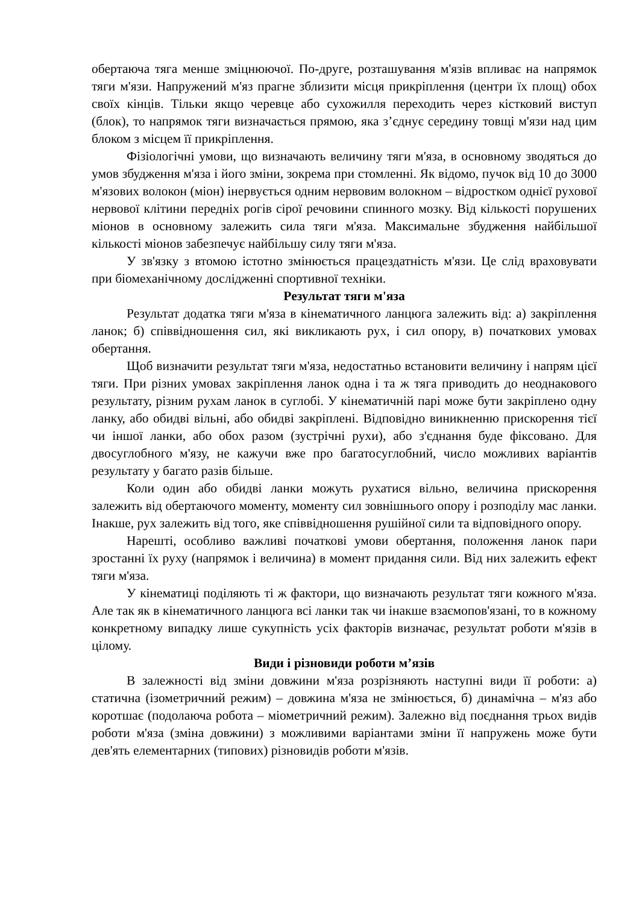обертаюча тяга менше зміцнюючої. По-друге, розташування м'язів впливає на напрямок тяги м'язи. Напружений м'яз прагне зблизити місця прикріплення (центри їх площ) обох своїх кінців. Тільки якщо черевце або сухожилля переходить через кістковий виступ (блок), то напрямок тяги визначається прямою, яка з’єднує середину товщі м'язи над цим блоком з місцем її прикріплення.
Фізіологічні умови, що визначають величину тяги м'яза, в основному зводяться до умов збудження м'яза і його зміни, зокрема при стомленні. Як відомо, пучок від 10 до 3000 м'язових волокон (міон) інервується одним нервовим волокном – відростком однієї рухової нервової клітини передніх рогів сірої речовини спинного мозку. Від кількості порушених міонов в основному залежить сила тяги м'яза. Максимальне збудження найбільшої кількості міонов забезпечує найбільшу силу тяги м'яза.
У зв'язку з втомою істотно змінюється працездатність м'язи. Це слід враховувати при біомеханічному дослідженні спортивної техніки.
Результат тяги м'яза
Результат додатка тяги м'яза в кінематичного ланцюга залежить від: а) закріплення ланок; б) співвідношення сил, які викликають рух, і сил опору, в) початкових умовах обертання.
Щоб визначити результат тяги м'яза, недостатньо встановити величину і напрям цієї тяги. При різних умовах закріплення ланок одна і та ж тяга приводить до неоднакового результату, різним рухам ланок в суглобі. У кінематичній парі може бути закріплено одну ланку, або обидві вільні, або обидві закріплені. Відповідно виникненню прискорення тієї чи іншої ланки, або обох разом (зустрічні рухи), або з'єднання буде фіксовано. Для двосуглобного м'язу, не кажучи вже про багатосуглобний, число можливих варіантів результату у багато разів більше.
Коли один або обидві ланки можуть рухатися вільно, величина прискорення залежить від обертаючого моменту, моменту сил зовнішнього опору і розподілу мас ланки. Інакше, рух залежить від того, яке співвідношення рушійної сили та відповідного опору.
Нарешті, особливо важливі початкові умови обертання, положення ланок пари зростанні їх руху (напрямок і величина) в момент придання сили. Від них залежить ефект тяги м'яза.
У кінематиці поділяють ті ж фактори, що визначають результат тяги кожного м'яза. Але так як в кінематичного ланцюга всі ланки так чи інакше взаємопов'язані, то в кожному конкретному випадку лише сукупність усіх факторів визначає, результат роботи м'язів в цілому.
Види і різновиди роботи м’язів
В залежності від зміни довжини м'яза розрізняють наступні види її роботи: а) статична (ізометричний режим) – довжина м'яза не змінюється, б) динамічна – м'яз або коротшає (подолаюча робота – міометричний режим). Залежно від поєднання трьох видів роботи м'яза (зміна довжини) з можливими варіантами зміни її напружень може бути дев'ять елементарних (типових) різновидів роботи м'язів.